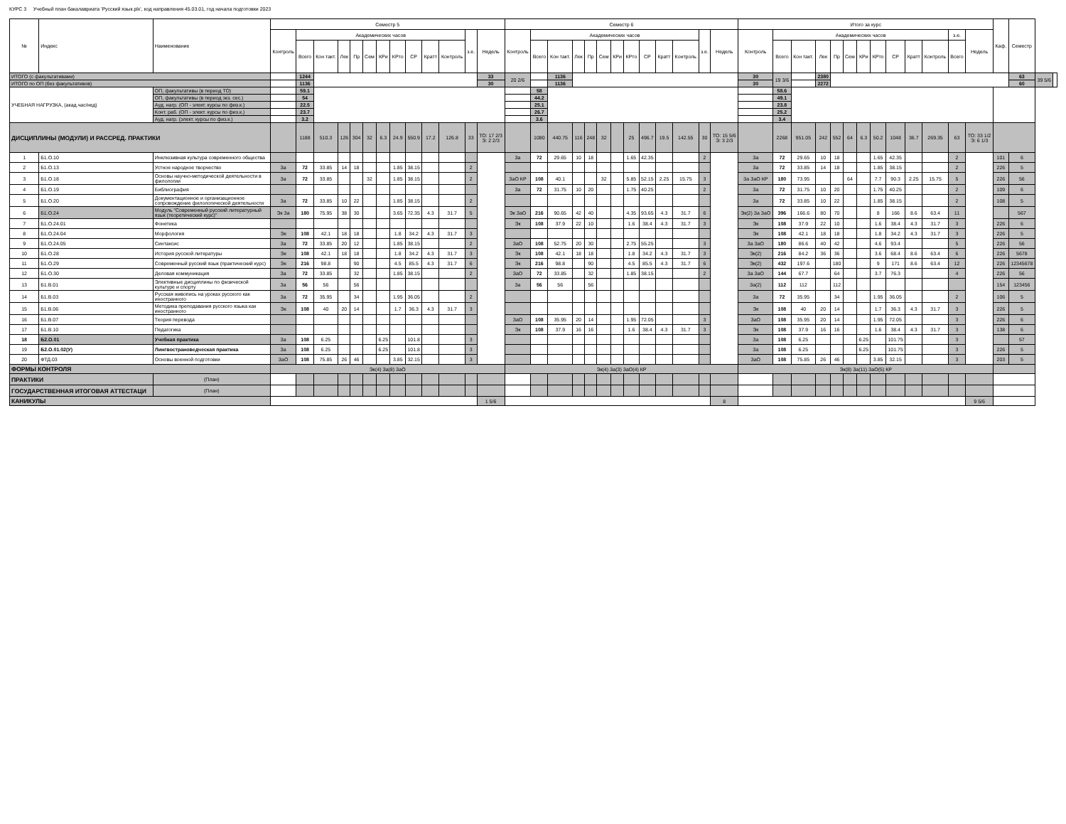КУРС 3 Учебный план бакалавриата 'Русский язык.plx', код направления 45.03.01, год начала подготовки 2023
| № | Индекс | Наименование | Семестр 5 | | | | | | | | | | | | | Семестр 6 | | | | | | | | | | | | | Итого за курс | | | | | | | | | | | | | Каф. | Семестр | | |
| --- | --- | --- | --- | --- | --- | --- | --- | --- | --- | --- | --- | --- | --- | --- | --- | --- | --- | --- | --- | --- | --- | --- | --- | --- | --- | --- | --- | --- | --- | --- | --- | --- | --- | --- | --- | --- | --- | --- | --- | --- | --- | --- | --- | --- | --- |
| | | | Контроль | Академических часов | | | | | | | | | | з.е. | Недель | Контроль | Академических часов | | | | | | | | | | з.е. | Недель | Контроль | Академических часов | | | | | | | | | | з.е. | Недель | | | | |
| | | | | Всего | Кон такт. | Лек | Пр | Сем | КРи | КРто | СР | Кратт | Контроль | | | | Всего | Кон такт. | Лек | Пр | Сем | КРи | КРто | СР | Кратт | Контроль | | | | Всего | Кон такт. | Лек | Пр | Сем | КРи | КРто | СР | Кратт | Контроль | Всего | | | | | |
| ИТОГО (с факультативами) | | | | 1244 | | | | | | | | | | | 33 | 20 2/6 | | 1136 | | | | | | | | | | | 30 | 19 3/6 | | 2380 | | | | | | | | | | | 63 | 39 5/6 | |
| ИТОГО по ОП (без факультативов) | | | | 1136 | | | | | | | | | | | 30 | | | 1136 | | | | | | | | | | | 30 | | | 2272 | | | | | | | | | | | 60 | | |
| УЧЕБНАЯ НАГРУЗКА, (акад.час/нед) | | ОП, факультативы (в период ТО) | | 59.1 | | | | | | | | | | | | | 58 | | | | | | | | | | | | | 58.6 | | | | | | | | | | | | | | | |
| | | ОП, факультативы (в период экз. сес.) | | 54 | | | | | | | | | | | | | 44.2 | | | | | | | | | | | | | 49.1 | | | | | | | | | | | | | | | |
| | | Ауд. нагр. (ОП - элект. курсы по физ.к.) | | 22.5 | | | | | | | | | | | | | 25.1 | | | | | | | | | | | | | 23.8 | | | | | | | | | | | | | | | |
| | | Конт. раб. (ОП - элект. курсы по физ.к.) | | 23.7 | | | | | | | | | | | | | 26.7 | | | | | | | | | | | | | 25.2 | | | | | | | | | | | | | | | |
| | | Ауд. нагр. (элект. курсы по физ.к.) | | 3.2 | | | | | | | | | | | | | 3.6 | | | | | | | | | | | | | 3.4 | | | | | | | | | | | | | | | |
| ДИСЦИПЛИНЫ (МОДУЛИ) И РАССРЕД. ПРАКТИКИ | | | | 1188 | 510.3 | 126 | 304 | 32 | 6.3 | 24.9 | 550.9 | 17.2 | 126.8 | 33 | ТО: 17 2/3 Э: 2 2/3 | | 1080 | 440.75 | 116 | 248 | 32 | | 25 | 496.7 | 19.5 | 142.55 | 30 | ТО: 15 5/6 Э: 3 2/3 | | 2268 | 951.05 | 242 | 552 | 64 | 6.3 | 50.2 | 1048 | 36.7 | 269.35 | 63 | ТО: 33 1/2 Э: 6 1/3 | | | | |
| 1 | Б1.О.10 | Инклюзивная культура современного общества | | | | | | | | | | | | | | За | 72 | 29.65 | 10 | 18 | | | 1.65 | 42.35 | | | 2 | | За | 72 | 29.65 | 10 | 18 | | | 1.65 | 42.35 | | | 2 | | 101 | 6 | | |
| 2 | Б1.О.13 | Устное народное творчество | За | 72 | 33.85 | 14 | 18 | | | 1.85 | 38.15 | | | 2 | | | | | | | | | | | | | | | За | 72 | 33.85 | 14 | 18 | | | 1.85 | 38.15 | | | 2 | | 226 | 5 | | |
| 3 | Б1.О.18 | Основы научно-методической деятельности в филологии | За | 72 | 33.85 | | | 32 | | 1.85 | 38.15 | | | 2 | | ЗаО КР | 108 | 40.1 | | | 32 | | 5.85 | 52.15 | 2.25 | 15.75 | 3 | | За ЗаО КР | 180 | 73.95 | | | 64 | | 7.7 | 90.3 | 2.25 | 15.75 | 5 | | 226 | 56 | | |
| 4 | Б1.О.19 | Библиография | | | | | | | | | | | | | | За | 72 | 31.75 | 10 | 20 | | | 1.75 | 40.25 | | | 2 | | За | 72 | 31.75 | 10 | 20 | | | 1.75 | 40.25 | | | 2 | | 109 | 6 | | |
| 5 | Б1.О.20 | Документационное и организационное сопровождение филологической деятельности | За | 72 | 33.85 | 10 | 22 | | | 1.85 | 38.15 | | | 2 | | | | | | | | | | | | | | | За | 72 | 33.85 | 10 | 22 | | | 1.85 | 38.15 | | | 2 | | 108 | 5 | | |
| 6 | Б1.О.24 | Модуль "Современный русский литературный язык (теоретический курс)" | Эк За | 180 | 75.95 | 38 | 30 | | | 3.65 | 72.35 | 4.3 | 31.7 | 5 | | Эк ЗаО | 216 | 90.65 | 42 | 40 | | | 4.35 | 93.65 | 4.3 | 31.7 | 6 | | Эк(2) За ЗаО | 396 | 166.6 | 80 | 70 | | | 8 | 166 | 8.6 | 63.4 | 11 | | | 567 | | |
| 7 | Б1.О.24.01 | Фонетика | | | | | | | | | | | | | | Эк | 108 | 37.9 | 22 | 10 | | | 1.6 | 38.4 | 4.3 | 31.7 | 3 | | Эк | 108 | 37.9 | 22 | 10 | | | 1.6 | 38.4 | 4.3 | 31.7 | 3 | | 226 | 6 | | |
| 8 | Б1.О.24.04 | Морфология | Эк | 108 | 42.1 | 18 | 18 | | | 1.8 | 34.2 | 4.3 | 31.7 | 3 | | | | | | | | | | | | | | | Эк | 108 | 42.1 | 18 | 18 | | | 1.8 | 34.2 | 4.3 | 31.7 | 3 | | 226 | 5 | | |
| 9 | Б1.О.24.05 | Синтаксис | За | 72 | 33.85 | 20 | 12 | | | 1.85 | 38.15 | | | 2 | | ЗаО | 108 | 52.75 | 20 | 30 | | | 2.75 | 55.25 | | | 3 | | За ЗаО | 180 | 86.6 | 40 | 42 | | | 4.6 | 93.4 | | | 5 | | 226 | 56 | | |
| 10 | Б1.О.28 | История русской литературы | Эк | 108 | 42.1 | 18 | 18 | | | 1.8 | 34.2 | 4.3 | 31.7 | 3 | | Эк | 108 | 42.1 | 18 | 18 | | | 1.8 | 34.2 | 4.3 | 31.7 | 3 | | Эк(2) | 216 | 84.2 | 36 | 36 | | | 3.6 | 68.4 | 8.6 | 63.4 | 6 | | 226 | 5678 | | |
| 11 | Б1.О.29 | Современный русский язык (практический курс) | Эк | 216 | 98.8 | | 90 | | | 4.5 | 85.5 | 4.3 | 31.7 | 6 | | Эк | 216 | 98.8 | | 90 | | | 4.5 | 85.5 | 4.3 | 31.7 | 6 | | Эк(2) | 432 | 197.6 | | 180 | | | 9 | 171 | 8.6 | 63.4 | 12 | | 226 | 12345678 | | |
| 12 | Б1.О.30 | Деловая коммуникация | За | 72 | 33.85 | | 32 | | | 1.85 | 38.15 | | | 2 | | ЗаО | 72 | 33.85 | | 32 | | | 1.85 | 38.15 | | | 2 | | За ЗаО | 144 | 67.7 | | 64 | | | 3.7 | 76.3 | | | 4 | | 226 | 56 | | |
| 13 | Б1.В.01 | Элективные дисциплины по физической культуре и спорту | За | 56 | 56 | | 56 | | | | | | | | | За | 56 | 56 | | 56 | | | | | | | | | За(2) | 112 | 112 | | 112 | | | | | | | | | 154 | 123456 | | |
| 14 | Б1.В.03 | Русская живопись на уроках русского как иностранного | За | 72 | 35.95 | | 34 | | | 1.95 | 36.05 | | | 2 | | | | | | | | | | | | | | | За | 72 | 35.95 | | 34 | | | 1.95 | 36.05 | | | 2 | | 106 | 5 | | |
| 15 | Б1.В.06 | Методика преподавания русского языка как иностранного | Эк | 108 | 40 | 20 | 14 | | | 1.7 | 36.3 | 4.3 | 31.7 | 3 | | | | | | | | | | | | | | | Эк | 108 | 40 | 20 | 14 | | | 1.7 | 36.3 | 4.3 | 31.7 | 3 | | 226 | 5 | | |
| 16 | Б1.В.07 | Теория перевода | | | | | | | | | | | | | | ЗаО | 108 | 35.95 | 20 | 14 | | | 1.95 | 72.05 | | | 3 | | ЗаО | 108 | 35.95 | 20 | 14 | | | 1.95 | 72.05 | | | 3 | | 226 | 6 | | |
| 17 | Б1.В.10 | Педагогика | | | | | | | | | | | | | | Эк | 108 | 37.9 | 16 | 16 | | | 1.6 | 38.4 | 4.3 | 31.7 | 3 | | Эк | 108 | 37.9 | 16 | 16 | | | 1.6 | 38.4 | 4.3 | 31.7 | 3 | | 138 | 6 | | |
| 18 | Б2.О.01 | Учебная практика | За | 108 | 6.25 | | | | 6.25 | | 101.8 | | | 3 | | | | | | | | | | | | | | | За | 108 | 6.25 | | | | 6.25 | | 101.75 | | | 3 | | | 57 | | |
| 19 | Б2.О.01.02(У) | Лингвострановедческая практика | За | 108 | 6.25 | | | | 6.25 | | 101.8 | | | 3 | | | | | | | | | | | | | | | За | 108 | 6.25 | | | | 6.25 | | 101.75 | | | 3 | | 226 | 5 | | |
| 20 | ФТД.03 | Основы военной подготовки | ЗаО | 108 | 75.85 | 26 | 46 | | | 3.85 | 32.15 | | | 3 | | | | | | | | | | | | | | | ЗаО | 108 | 75.85 | 26 | 46 | | | 3.85 | 32.15 | | | 3 | | 203 | 5 | | |
| ФОРМЫ КОНТРОЛЯ | | | Эк(4) За(8) ЗаО | | | | | | | | | | | | | Эк(4) За(3) ЗаО(4) КР | | | | | | | | | | | | | Эк(8) За(11) ЗаО(5) КР | | | | | | | | | | | | | | | | |
| ПРАКТИКИ | | (План) | | | | | | | | | | | | | | | | | | | | | | | | | | | | | | | | | | | | | | | | | | | |
| ГОСУДАРСТВЕННАЯ ИТОГОВАЯ АТТЕСТАЦИ | | (План) | | | | | | | | | | | | | | | | | | | | | | | | | | | | | | | | | | | | | | | | | | | |
| КАНИКУЛЫ | | | | | | | | | | | | | | | 1 5/6 | | | | | | | | | | | | | 8 | | | | | | | | | | | | | 9 5/6 | | | | |